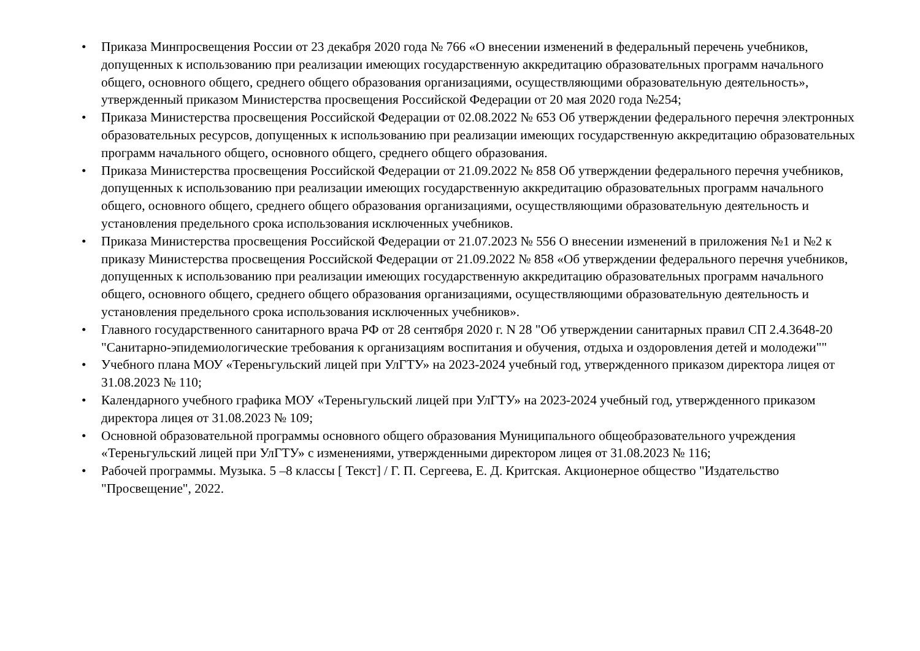• Приказа Минпросвещения России от 23 декабря 2020 года № 766 «О внесении изменений в федеральный перечень учебников, допущенных к использованию при реализации имеющих государственную аккредитацию образовательных программ начального общего, основного общего, среднего общего образования организациями, осуществляющими образовательную деятельность», утвержденный приказом Министерства просвещения Российской Федерации от 20 мая 2020 года №254;
• Приказа Министерства просвещения Российской Федерации от 02.08.2022 № 653 Об утверждении федерального перечня электронных образовательных ресурсов, допущенных к использованию при реализации имеющих государственную аккредитацию образовательных программ начального общего, основного общего, среднего общего образования.
• Приказа Министерства просвещения Российской Федерации от 21.09.2022 № 858 Об утверждении федерального перечня учебников, допущенных к использованию при реализации имеющих государственную аккредитацию образовательных программ начального общего, основного общего, среднего общего образования организациями, осуществляющими образовательную деятельность и установления предельного срока использования исключенных учебников.
• Приказа Министерства просвещения Российской Федерации от 21.07.2023 № 556 О внесении изменений в приложения №1 и №2 к приказу Министерства просвещения Российской Федерации от 21.09.2022 № 858 «Об утверждении федерального перечня учебников, допущенных к использованию при реализации имеющих государственную аккредитацию образовательных программ начального общего, основного общего, среднего общего образования организациями, осуществляющими образовательную деятельность и установления предельного срока использования исключенных учебников».
• Главного государственного санитарного врача РФ от 28 сентября 2020 г. N 28 "Об утверждении санитарных правил СП 2.4.3648-20 "Санитарно-эпидемиологические требования к организациям воспитания и обучения, отдыха и оздоровления детей и молодежи""
• Учебного плана МОУ «Тереньгульский лицей при УлГТУ» на 2023-2024 учебный год, утвержденного приказом директора лицея от 31.08.2023 № 110;
• Календарного учебного графика МОУ «Тереньгульский лицей при УлГТУ» на 2023-2024 учебный год, утвержденного приказом директора лицея от 31.08.2023 № 109;
• Основной образовательной программы основного общего образования Муниципального общеобразовательного учреждения «Тереньгульский лицей при УлГТУ» с изменениями, утвержденными директором лицея от 31.08.2023 № 116;
• Рабочей программы. Музыка. 5 –8 классы [ Текст] / Г. П. Сергеева, Е. Д. Критская. Акционерное общество "Издательство "Просвещение", 2022.